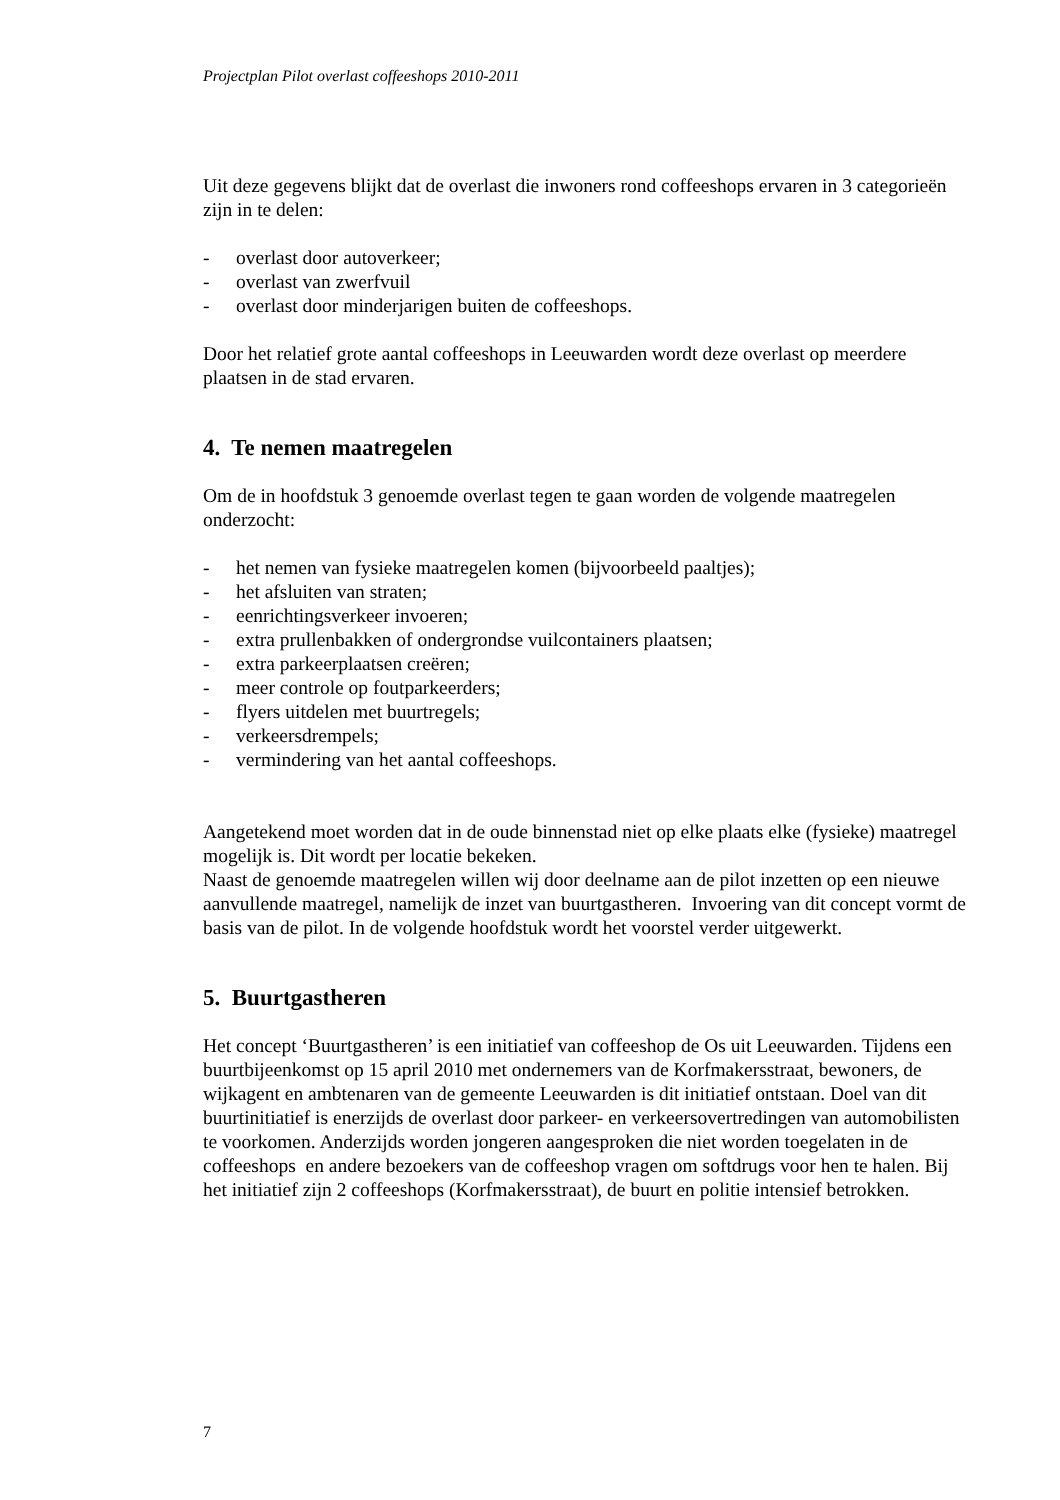Projectplan Pilot overlast coffeeshops 2010-2011
Uit deze gegevens blijkt dat de overlast die inwoners rond coffeeshops ervaren in 3 categorieën zijn in te delen:
- overlast door autoverkeer;
- overlast van zwerfvuil
- overlast door minderjarigen buiten de coffeeshops.
Door het relatief grote aantal coffeeshops in Leeuwarden wordt deze overlast op meerdere plaatsen in de stad ervaren.
4. Te nemen maatregelen
Om de in hoofdstuk 3 genoemde overlast tegen te gaan worden de volgende maatregelen onderzocht:
- het nemen van fysieke maatregelen komen (bijvoorbeeld paaltjes);
- het afsluiten van straten;
- eenrichtingsverkeer invoeren;
- extra prullenbakken of ondergrondse vuilcontainers plaatsen;
- extra parkeerplaatsen creëren;
- meer controle op foutparkeerders;
- flyers uitdelen met buurtregels;
- verkeersdrempels;
- vermindering van het aantal coffeeshops.
Aangetekend moet worden dat in de oude binnenstad niet op elke plaats elke (fysieke) maatregel mogelijk is. Dit wordt per locatie bekeken.
Naast de genoemde maatregelen willen wij door deelname aan de pilot inzetten op een nieuwe aanvullende maatregel, namelijk de inzet van buurtgastheren. Invoering van dit concept vormt de basis van de pilot. In de volgende hoofdstuk wordt het voorstel verder uitgewerkt.
5. Buurtgastheren
Het concept ‘Buurtgastheren’ is een initiatief van coffeeshop de Os uit Leeuwarden. Tijdens een buurtbijeenkomst op 15 april 2010 met ondernemers van de Korfmakersstraat, bewoners, de wijkagent en ambtenaren van de gemeente Leeuwarden is dit initiatief ontstaan. Doel van dit buurtinitiatief is enerzijds de overlast door parkeer- en verkeersovertredingen van automobilisten te voorkomen. Anderzijds worden jongeren aangesproken die niet worden toegelaten in de coffeeshops en andere bezoekers van de coffeeshop vragen om softdrugs voor hen te halen. Bij het initiatief zijn 2 coffeeshops (Korfmakersstraat), de buurt en politie intensief betrokken.
7